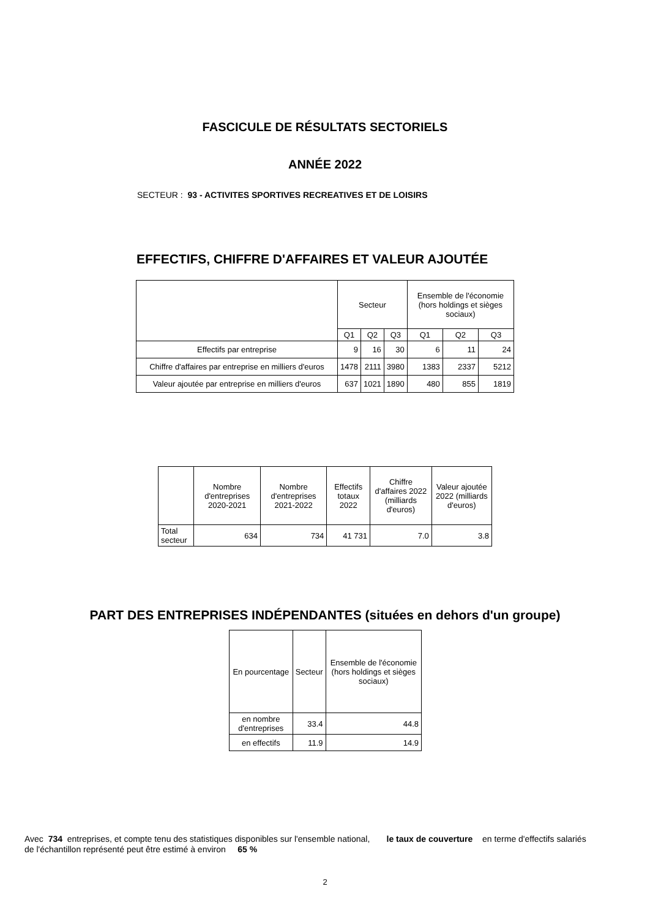FASCICULE DE RÉSULTATS SECTORIELS
ANNÉE 2022
SECTEUR : 93 - ACTIVITES SPORTIVES RECREATIVES ET DE LOISIRS
EFFECTIFS, CHIFFRE D'AFFAIRES ET VALEUR AJOUTÉE
| | Secteur | | | Ensemble de l'économie (hors holdings et sièges sociaux) | | |
| --- | --- | --- | --- | --- | --- | --- |
| | Q1 | Q2 | Q3 | Q1 | Q2 | Q3 |
| Effectifs par entreprise | 9 | 16 | 30 | 6 | 11 | 24 |
| Chiffre d'affaires par entreprise en milliers d'euros | 1478 | 2111 | 3980 | 1383 | 2337 | 5212 |
| Valeur ajoutée par entreprise en milliers d'euros | 637 | 1021 | 1890 | 480 | 855 | 1819 |
| | Nombre d'entreprises 2020-2021 | Nombre d'entreprises 2021-2022 | Effectifs totaux 2022 | Chiffre d'affaires 2022 (milliards d'euros) | Valeur ajoutée 2022 (milliards d'euros) |
| --- | --- | --- | --- | --- | --- |
| Total secteur | 634 | 734 | 41 731 | 7.0 | 3.8 |
PART DES ENTREPRISES INDÉPENDANTES (situées en dehors d'un groupe)
| En pourcentage | Secteur | Ensemble de l'économie (hors holdings et sièges sociaux) |
| --- | --- | --- |
| en nombre d'entreprises | 33.4 | 44.8 |
| en effectifs | 11.9 | 14.9 |
Avec 734 entreprises, et compte tenu des statistiques disponibles sur l'ensemble national, le taux de couverture en terme d'effectifs salariés de l'échantillon représenté peut être estimé à environ 65 %
2